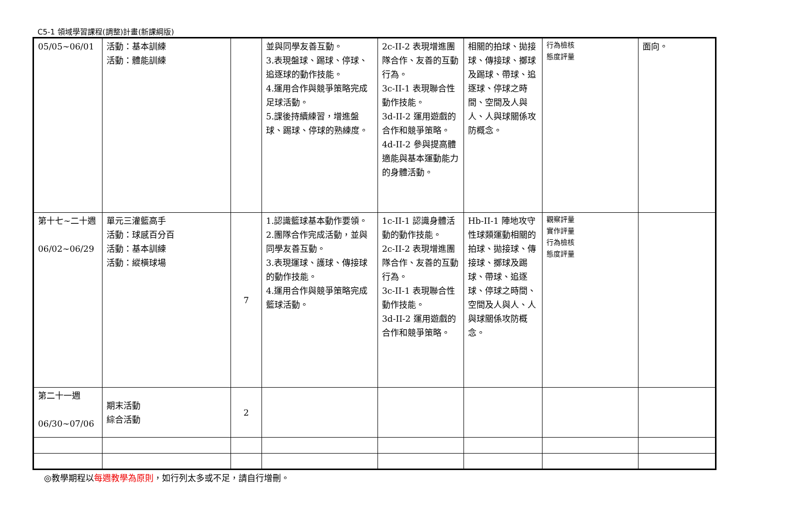C5-1 領域學習課程(調整)計畫(新課綱版)
| 05/05~06/01 | 活動：基本訓練 活動：體能訓練 | | 並與同學友善互動。 3.表現盤球、踢球、停球、追逐球的動作技能。 4.運用合作與競爭策略完成足球活動。 5.課後持續練習，增進盤球、踢球、停球的熟練度。 | 2c-II-2 表現增進團隊合作、友善的互動行為。 3c-II-1 表現聯合性動作技能。 3d-II-2 運用遊戲的合作和競爭策略。 4d-II-2 參與提高體適能與基本運動能力的身體活動。 | 相關的拍球、拋接球、傳接球、擲球及踢球、帶球、追逐球、停球之時間、空間及人與人、人與球關係攻防概念。 | 行為檢核 態度評量 | 面向。 |
| 第十七~二十週 06/02~06/29 | 單元三灌籃高手 活動：球感百分百 活動：基本訓練 活動：縱橫球場 | 7 | 1.認識籃球基本動作要領。 2.團隊合作完成活動，並與同學友善互動。 3.表現運球、護球、傳接球的動作技能。 4.運用合作與競爭策略完成籃球活動。 | 1c-II-1 認識身體活動的動作技能。 2c-II-2 表現增進團隊合作、友善的互動行為。 3c-II-1 表現聯合性動作技能。 3d-II-2 運用遊戲的合作和競爭策略。 | Hb-II-1 陣地攻守性球類運動相關的拍球、拋接球、傳接球、擲球及踢球、帶球、追逐球、停球之時間、空間及人與人、人與球關係攻防概念。 | 觀察評量 實作評量 行為檢核 態度評量 | |
| 第二十一週 06/30~07/06 | 期末活動 綜合活動 | 2 | | | | | |
◎教學期程以每週教學為原則，如行列太多或不足，請自行增刪。